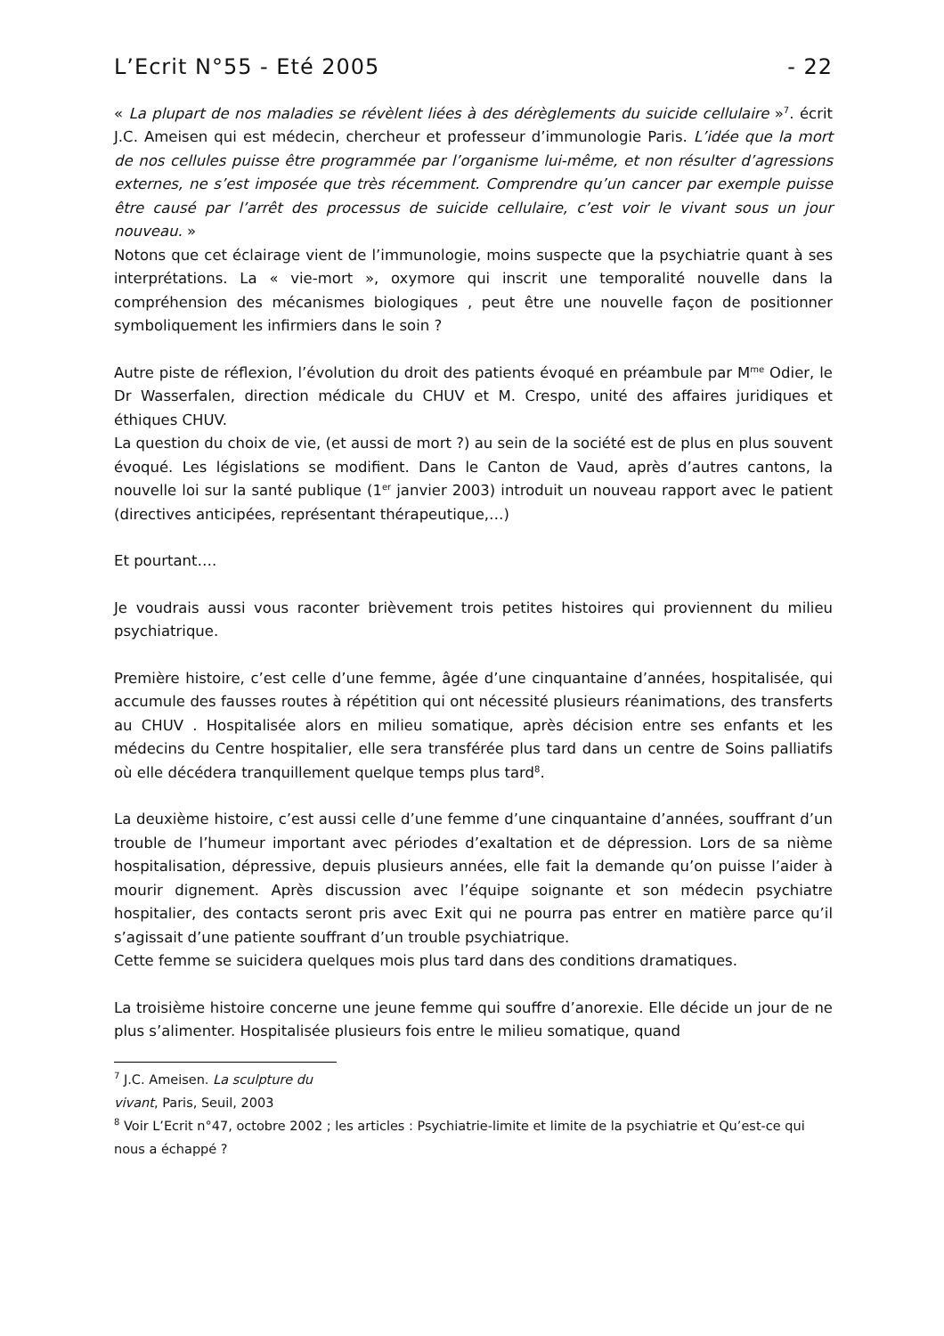L’Ecrit N°55 - Eté 2005 - 22
« La plupart de nos maladies se révèlent liées à des dérèglements du suicide cellulaire »<sup>7</sup>. écrit J.C. Ameisen qui est médecin, chercheur et professeur d’immunologie Paris. L’idée que la mort de nos cellules puisse être programmée par l’organisme lui-même, et non résulter d’agressions externes, ne s’est imposée que très récemment. Comprendre qu’un cancer par exemple puisse être causé par l’arrêt des processus de suicide cellulaire, c’est voir le vivant sous un jour nouveau. »
Notons que cet éclairage vient de l’immunologie, moins suspecte que la psychiatrie quant à ses interprétations. La « vie-mort », oxymore qui inscrit une temporalité nouvelle dans la compréhension des mécanismes biologiques , peut être une nouvelle façon de positionner symboliquement les infirmiers dans le soin ?
Autre piste de réflexion, l’évolution du droit des patients évoqué en préambule par M<sup>me</sup> Odier, le Dr Wasserfalen, direction médicale du CHUV et M. Crespo, unité des affaires juridiques et éthiques CHUV.
La question du choix de vie, (et aussi de mort ?) au sein de la société est de plus en plus souvent évoqué. Les législations se modifient. Dans le Canton de Vaud, après d’autres cantons, la nouvelle loi sur la santé publique (1<sup>er</sup> janvier 2003) introduit un nouveau rapport avec le patient (directives anticipées, représentant thérapeutique,…)
Et pourtant….
Je voudrais aussi vous raconter brièvement trois petites histoires qui proviennent du milieu psychiatrique.
Première histoire, c’est celle d’une femme, âgée d’une cinquantaine d’années, hospitalisée, qui accumule des fausses routes à répétition qui ont nécessité plusieurs réanimations, des transferts au CHUV . Hospitalisée alors en milieu somatique, après décision entre ses enfants et les médecins du Centre hospitalier, elle sera transférée plus tard dans un centre de Soins palliatifs où elle décédera tranquillement quelque temps plus tard<sup>8</sup>.
La deuxième histoire, c’est aussi celle d’une femme d’une cinquantaine d’années, souffrant d’un trouble de l’humeur important avec périodes d’exaltation et de dépression. Lors de sa nième hospitalisation, dépressive, depuis plusieurs années, elle fait la demande qu’on puisse l’aider à mourir dignement. Après discussion avec l’équipe soignante et son médecin psychiatre hospitalier, des contacts seront pris avec Exit qui ne pourra pas entrer en matière parce qu’il s’agissait d’une patiente souffrant d’un trouble psychiatrique.
Cette femme se suicidera quelques mois plus tard dans des conditions dramatiques.
La troisième histoire concerne une jeune femme qui souffre d’anorexie. Elle décide un jour de ne plus s’alimenter. Hospitalisée plusieurs fois entre le milieu somatique, quand
<sup>7</sup> J.C. Ameisen. La sculpture du vivant, Paris, Seuil, 2003
<sup>8</sup> Voir L’Ecrit n°47, octobre 2002 ; les articles : Psychiatrie-limite et limite de la psychiatrie et Qu’est-ce qui nous a échappé ?